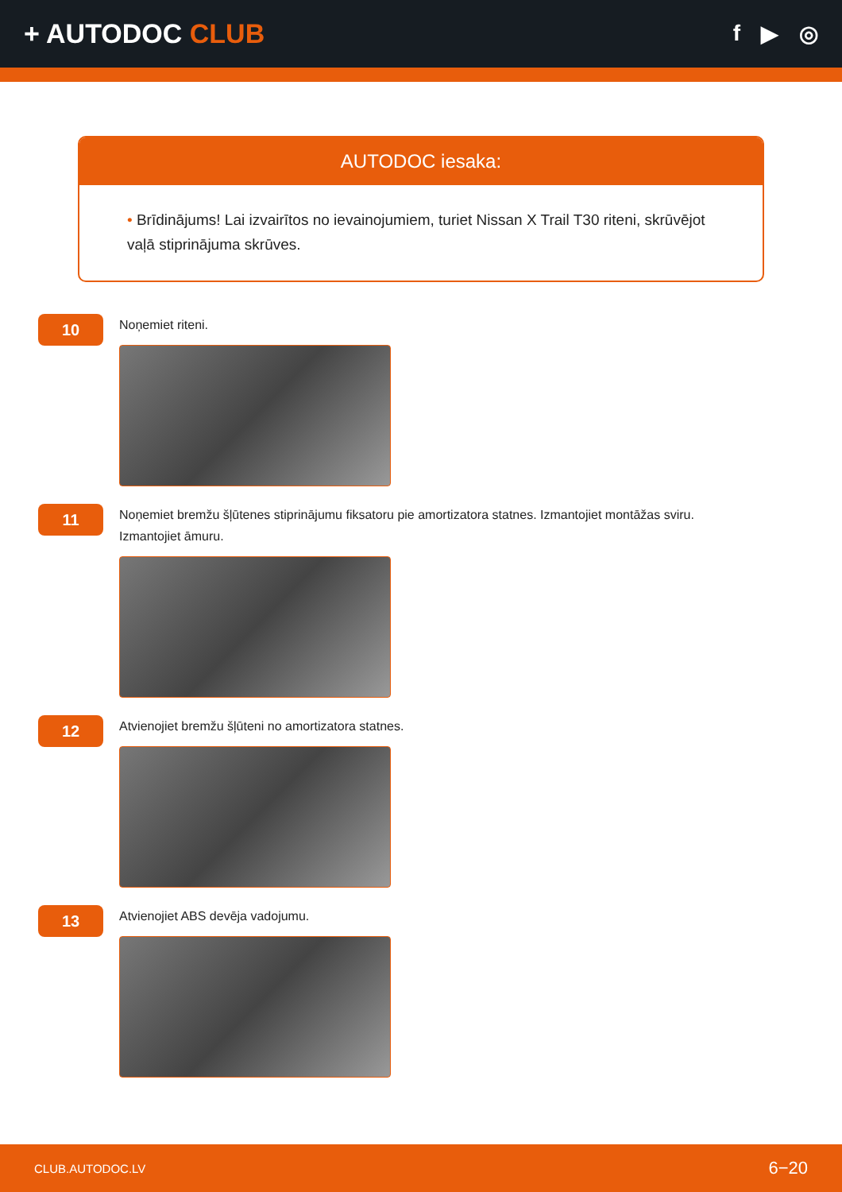+ AUTODOC CLUB
f ▶ ◎
AUTODOC iesaka:
• Brīdinājums! Lai izvairītos no ievainojumiem, turiet Nissan X Trail T30 riteni, skrūvējot vaļā stiprinājuma skrūves.
10
Noņemiet riteni.
11
Noņemiet bremžu šļūtenes stiprinājumu fiksatoru pie amortizatora statnes. Izmantojiet montāžas sviru. Izmantojiet āmuru.
12
Atvienojiet bremžu šļūteni no amortizatora statnes.
13
Atvienojiet ABS devēja vadojumu.
CLUB.AUTODOC.LV 6−20